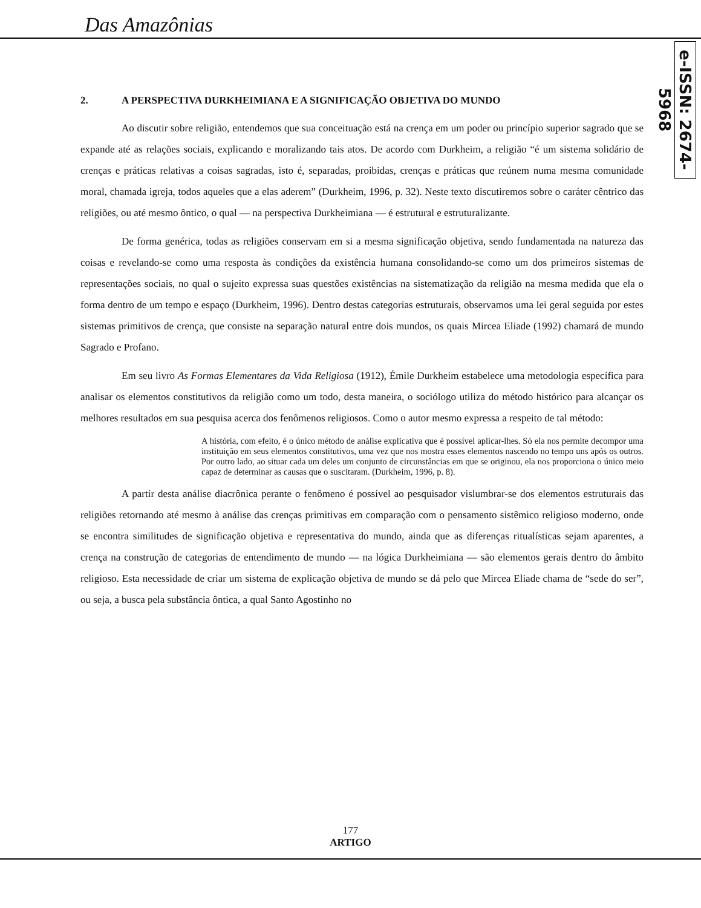Das Amazônias
e-ISSN: 2674-5968
2. A PERSPECTIVA DURKHEIMIANA E A SIGNIFICAÇÃO OBJETIVA DO MUNDO
Ao discutir sobre religião, entendemos que sua conceituação está na crença em um poder ou princípio superior sagrado que se expande até as relações sociais, explicando e moralizando tais atos. De acordo com Durkheim, a religião “é um sistema solidário de crenças e práticas relativas a coisas sagradas, isto é, separadas, proibidas, crenças e práticas que reúnem numa mesma comunidade moral, chamada igreja, todos aqueles que a elas aderem” (Durkheim, 1996, p. 32). Neste texto discutiremos sobre o caráter cêntrico das religiões, ou até mesmo ôntico, o qual — na perspectiva Durkheimiana — é estrutural e estruturalizante.
De forma genérica, todas as religiões conservam em si a mesma significação objetiva, sendo fundamentada na natureza das coisas e revelando-se como uma resposta às condições da existência humana consolidando-se como um dos primeiros sistemas de representações sociais, no qual o sujeito expressa suas questões existências na sistematização da religião na mesma medida que ela o forma dentro de um tempo e espaço (Durkheim, 1996). Dentro destas categorias estruturais, observamos uma lei geral seguida por estes sistemas primitivos de crença, que consiste na separação natural entre dois mundos, os quais Mircea Eliade (1992) chamará de mundo Sagrado e Profano.
Em seu livro As Formas Elementares da Vida Religiosa (1912), Émile Durkheim estabelece uma metodologia específica para analisar os elementos constitutivos da religião como um todo, desta maneira, o sociólogo utiliza do método histórico para alcançar os melhores resultados em sua pesquisa acerca dos fenômenos religiosos. Como o autor mesmo expressa a respeito de tal método:
A história, com efeito, é o único método de análise explicativa que é possível aplicar-lhes. Só ela nos permite decompor uma instituição em seus elementos constitutivos, uma vez que nos mostra esses elementos nascendo no tempo uns após os outros. Por outro lado, ao situar cada um deles um conjunto de circunstâncias em que se originou, ela nos proporciona o único meio capaz de determinar as causas que o suscitaram. (Durkheim, 1996, p. 8).
A partir desta análise diacrônica perante o fenômeno é possível ao pesquisador vislumbrar-se dos elementos estruturais das religiões retornando até mesmo à análise das crenças primitivas em comparação com o pensamento sistêmico religioso moderno, onde se encontra similitudes de significação objetiva e representativa do mundo, ainda que as diferenças ritualísticas sejam aparentes, a crença na construção de categorias de entendimento de mundo — na lógica Durkheimiana — são elementos gerais dentro do âmbito religioso. Esta necessidade de criar um sistema de explicação objetiva de mundo se dá pelo que Mircea Eliade chama de “sede do ser”, ou seja, a busca pela substância ôntica, a qual Santo Agostinho no
177
ARTIGO